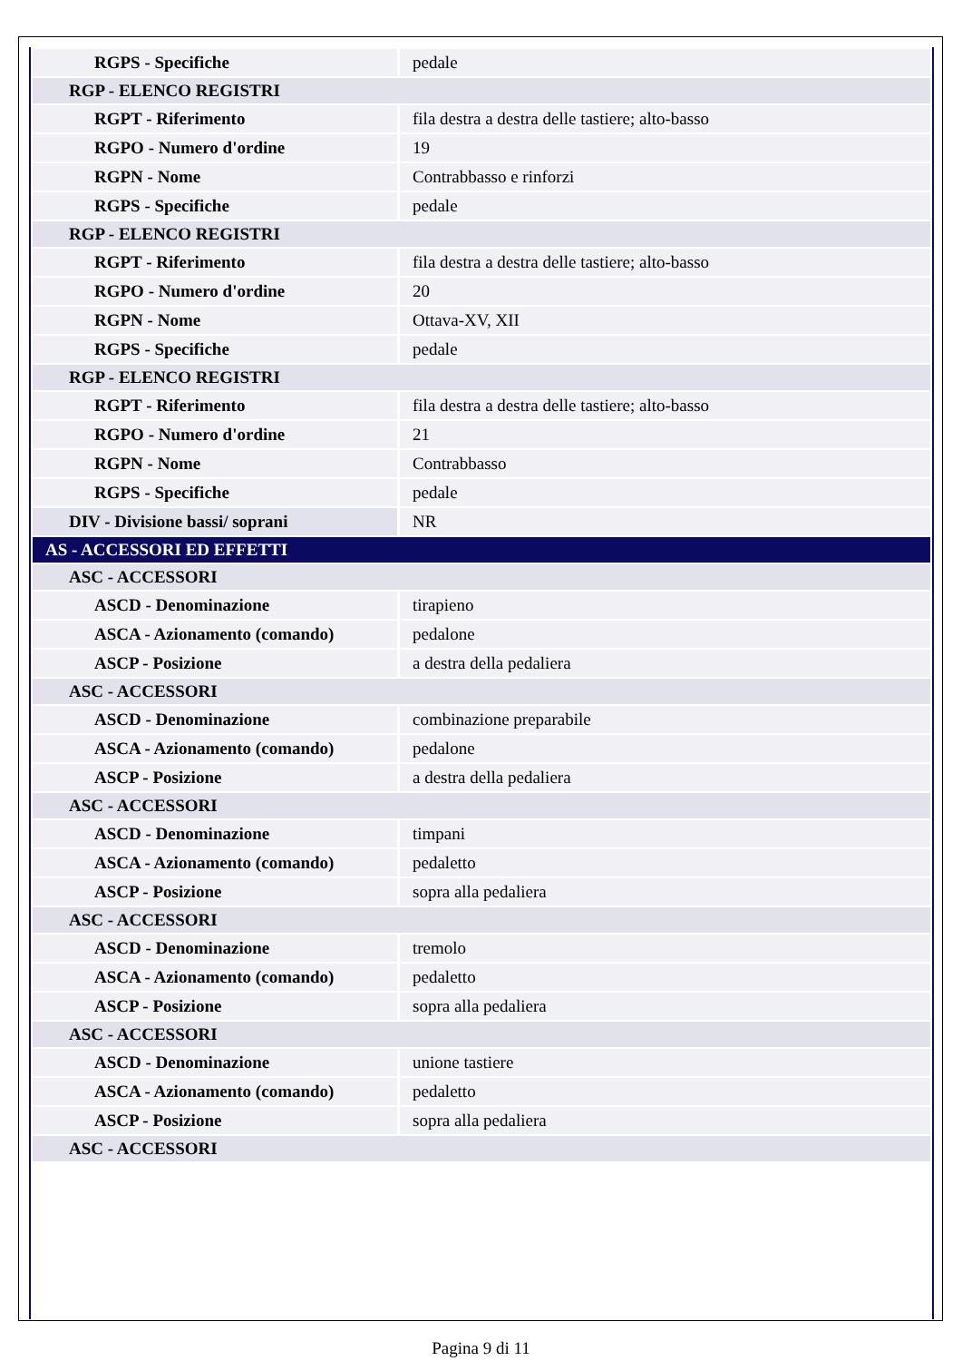| RGPS - Specifiche | pedale |
| RGP - ELENCO REGISTRI | |
| RGPT - Riferimento | fila destra a destra delle tastiere; alto-basso |
| RGPO - Numero d'ordine | 19 |
| RGPN - Nome | Contrabbasso e rinforzi |
| RGPS - Specifiche | pedale |
| RGP - ELENCO REGISTRI | |
| RGPT - Riferimento | fila destra a destra delle tastiere; alto-basso |
| RGPO - Numero d'ordine | 20 |
| RGPN - Nome | Ottava-XV, XII |
| RGPS - Specifiche | pedale |
| RGP - ELENCO REGISTRI | |
| RGPT - Riferimento | fila destra a destra delle tastiere; alto-basso |
| RGPO - Numero d'ordine | 21 |
| RGPN - Nome | Contrabbasso |
| RGPS - Specifiche | pedale |
| DIV - Divisione bassi/ soprani | NR |
| AS - ACCESSORI ED EFFETTI | |
| ASC - ACCESSORI | |
| ASCD - Denominazione | tirapieno |
| ASCA - Azionamento (comando) | pedalone |
| ASCP - Posizione | a destra della pedaliera |
| ASC - ACCESSORI | |
| ASCD - Denominazione | combinazione preparabile |
| ASCA - Azionamento (comando) | pedalone |
| ASCP - Posizione | a destra della pedaliera |
| ASC - ACCESSORI | |
| ASCD - Denominazione | timpani |
| ASCA - Azionamento (comando) | pedaletto |
| ASCP - Posizione | sopra alla pedaliera |
| ASC - ACCESSORI | |
| ASCD - Denominazione | tremolo |
| ASCA - Azionamento (comando) | pedaletto |
| ASCP - Posizione | sopra alla pedaliera |
| ASC - ACCESSORI | |
| ASCD - Denominazione | unione tastiere |
| ASCA - Azionamento (comando) | pedaletto |
| ASCP - Posizione | sopra alla pedaliera |
| ASC - ACCESSORI | |
Pagina 9 di 11